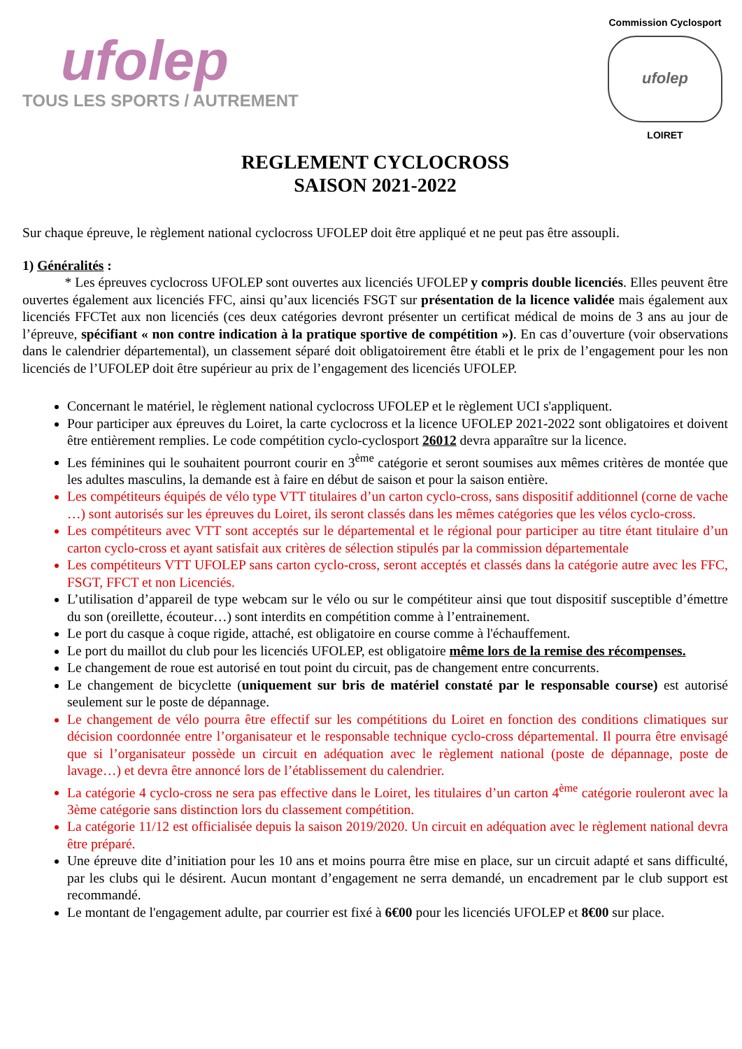ufolep
TOUS LES SPORTS / AUTREMENT
Commission Cyclosport
ufolep
LOIRET
REGLEMENT CYCLOCROSS
SAISON 2021-2022
Sur chaque épreuve, le règlement national cyclocross UFOLEP doit être appliqué et ne peut pas être assoupli.
1) Généralités :
* Les épreuves cyclocross UFOLEP sont ouvertes aux licenciés UFOLEP y compris double licenciés. Elles peuvent être ouvertes également aux licenciés FFC, ainsi qu’aux licenciés FSGT sur présentation de la licence validée mais également aux licenciés FFCTet aux non licenciés (ces deux catégories devront présenter un certificat médical de moins de 3 ans au jour de l’épreuve, spécifiant « non contre indication à la pratique sportive de compétition »). En cas d’ouverture (voir observations dans le calendrier départemental), un classement séparé doit obligatoirement être établi et le prix de l’engagement pour les non licenciés de l’UFOLEP doit être supérieur au prix de l’engagement des licenciés UFOLEP.
Concernant le matériel, le règlement national cyclocross UFOLEP et le règlement UCI s'appliquent.
Pour participer aux épreuves du Loiret, la carte cyclocross et la licence UFOLEP 2021-2022 sont obligatoires et doivent être entièrement remplies. Le code compétition cyclo-cyclosport 26012 devra apparaître sur la licence.
Les féminines qui le souhaitent pourront courir en 3<sup>ème</sup> catégorie et seront soumises aux mêmes critères de montée que les adultes masculins, la demande est à faire en début de saison et pour la saison entière.
Les compétiteurs équipés de vélo type VTT titulaires d’un carton cyclo-cross, sans dispositif additionnel (corne de vache …) sont autorisés sur les épreuves du Loiret, ils seront classés dans les mêmes catégories que les vélos cyclo-cross.
Les compétiteurs avec VTT sont acceptés sur le départemental et le régional pour participer au titre étant titulaire d’un carton cyclo-cross et ayant satisfait aux critères de sélection stipulés par la commission départementale
Les compétiteurs VTT UFOLEP sans carton cyclo-cross, seront acceptés et classés dans la catégorie autre avec les FFC, FSGT, FFCT et non Licenciés.
L’utilisation d’appareil de type webcam sur le vélo ou sur le compétiteur ainsi que tout dispositif susceptible d’émettre du son (oreillette, écouteur…) sont interdits en compétition comme à l’entrainement.
Le port du casque à coque rigide, attaché, est obligatoire en course comme à l'échauffement.
Le port du maillot du club pour les licenciés UFOLEP, est obligatoire même lors de la remise des récompenses.
Le changement de roue est autorisé en tout point du circuit, pas de changement entre concurrents.
Le changement de bicyclette (uniquement sur bris de matériel constaté par le responsable course) est autorisé seulement sur le poste de dépannage.
Le changement de vélo pourra être effectif sur les compétitions du Loiret en fonction des conditions climatiques sur décision coordonnée entre l’organisateur et le responsable technique cyclo-cross départemental. Il pourra être envisagé que si l’organisateur possède un circuit en adéquation avec le règlement national (poste de dépannage, poste de lavage…) et devra être annoncé lors de l’établissement du calendrier.
La catégorie 4 cyclo-cross ne sera pas effective dans le Loiret, les titulaires d’un carton 4<sup>ème</sup> catégorie rouleront avec la 3ème catégorie sans distinction lors du classement compétition.
La catégorie 11/12 est officialisée depuis la saison 2019/2020. Un circuit en adéquation avec le règlement national devra être préparé.
Une épreuve dite d’initiation pour les 10 ans et moins pourra être mise en place, sur un circuit adapté et sans difficulté, par les clubs qui le désirent. Aucun montant d’engagement ne serra demandé, un encadrement par le club support est recommandé.
Le montant de l'engagement adulte, par courrier est fixé à 6€00 pour les licenciés UFOLEP et 8€00 sur place.